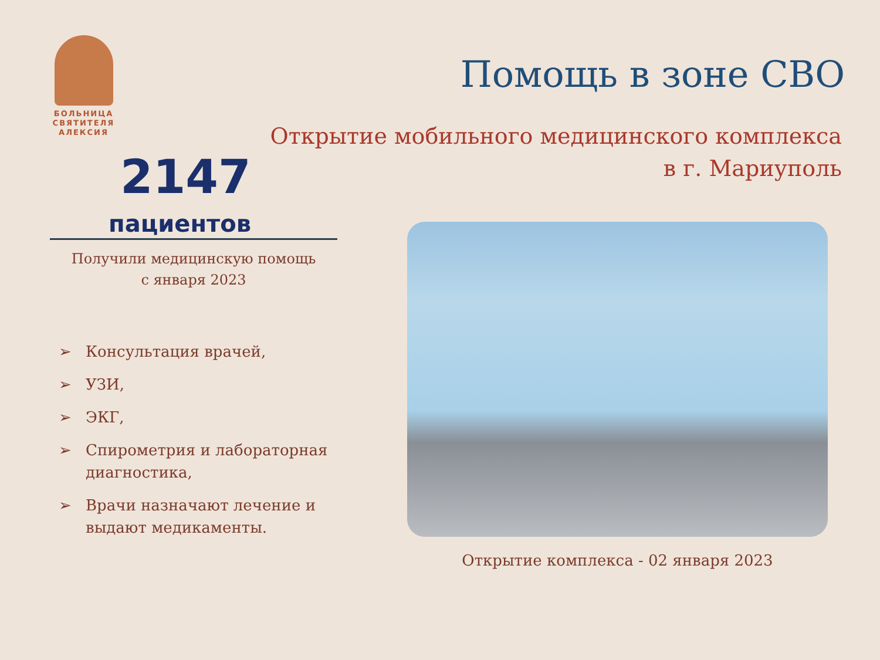БОЛЬНИЦА
СВЯТИТЕЛЯ
АЛЕКСИЯ
Помощь в зоне СВО
Открытие мобильного медицинского комплекса в г. Мариуполь
2147
пациентов
Получили медицинскую помощь
с января 2023
➢ Консультация врачей,
➢ УЗИ,
➢ ЭКГ,
➢ Спирометрия и лабораторная диагностика,
➢ Врачи назначают лечение и выдают медикаменты.
Открытие комплекса - 02 января 2023